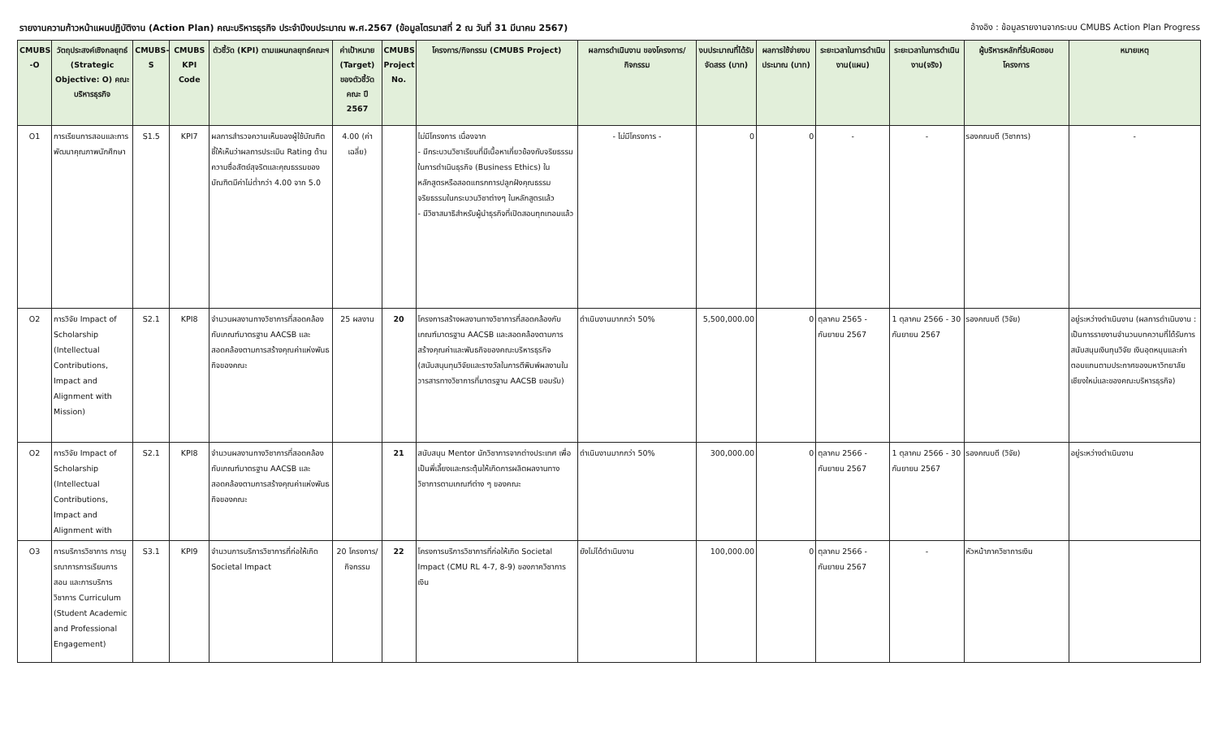รายงานความก้าวหน้าแผนปฏิบัติงาน (Action Plan) คณะบริหารธุรกิจ ประจำปีงบประมาณ พ.ศ.2567 (ข้อมูลไตรมาสที่ 2 ณ วันที่ 31 มีนาคม 2567) อ้างอิง : ข้อมูลรายงานจากระบบ CMUBS Action Plan Progress
| CMUBS -O | วัตถุประสงค์เชิงกลยุทธ์ (Strategic Objective: O) คณะบริหารธุรกิจ | CMUBS-S | CMUBS KPI Code | ตัวชี้วัด (KPI) ตามแผนกลยุทธ์คณะฯ | ค่าเป้าหมาย (Target) ของตัวชี้วัด คณะ ปี 2567 | CMUBS Project No. | โครงการ/กิจกรรม (CMUBS Project) | ผลการดำเนินงาน ของโครงการ/กิจกรรม | งบประมาณที่ได้รับจัดสรร (บาท) | ผลการใช้จ่ายงบประมาณ (บาท) | ระยะเวลาในการดำเนินงาน(แผน) | ระยะเวลาในการดำเนินงาน(จริง) | ผู้บริหารหลักที่รับผิดชอบโครงการ | หมายเหตุ |
| --- | --- | --- | --- | --- | --- | --- | --- | --- | --- | --- | --- | --- | --- | --- |
| O1 | การเรียนการสอนและการพัฒนาคุณภาพนักศึกษา | S1.5 | KPI7 | ผลการสำรวจความเห็นของผู้ใช้บัณฑิต ชี้ให้เห็นว่าผลการประเมิน Rating ด้านความซื่อสัตย์สุจริตและคุณธรรมของบัณฑิตมีค่าไม่ต่ำกว่า 4.00 จาก 5.0 | 4.00 (ค่าเฉลี่ย) | | ไม่มีโครงการ เนื่องจาก - มีกระบวนวิชาเรียนที่มีเนื้อหาเกี่ยวข้องกับจริยธรรมในการดำเนินธุรกิจ (Business Ethics) ในหลักสูตรหรือสอดแทรกการปลูกฝังคุณธรรมจริยธรรมในกระบวนวิชาต่างๆ ในหลักสูตรแล้ว - มีวิชาสมาธิสำหรับผู้นำธุรกิจที่เปิดสอนทุกเทอมแล้ว | - ไม่มีโครงการ - | 0 | 0 | - | - | รองคณบดี (วิชาการ) | - |
| O2 | การวิจัย Impact of Scholarship (Intellectual Contributions, Impact and Alignment with Mission) | S2.1 | KPI8 | จำนวนผลงานทางวิชาการที่สอดคล้องกับเกณฑ์มาตรฐาน AACSB และสอดคล้องตามการสร้างคุณค่าแห่งพันธกิจของคณะ | 25 ผลงาน | 20 | โครงการสร้างผลงานทางวิชาการที่สอดคล้องกับเกณฑ์มาตรฐาน AACSB และสอดคล้องตามการสร้างคุณค่าและพันธกิจของคณะบริหารธุรกิจ (สนับสนุนทุนวิจัยและรางวัลในการตีพิมพ์ผลงานในวารสารทางวิชาการที่มาตรฐาน AACSB ยอมรับ) | ดำเนินงานมากกว่า 50% | 5,500,000.00 | 0 | ตุลาคม 2565 - กันยายน 2567 | 1 ตุลาคม 2566 - 30 กันยายน 2567 | รองคณบดี (วิจัย) | อยู่ระหว่างดำเนินงาน (ผลการดำเนินงาน : เป็นการรายงานจำนวนบทความที่ได้รับการสนับสนุนเงินทุนวิจัย เงินอุดหนุนและค่าตอบแทนตามประกาศของมหาวิทยาลัยเชียงใหม่และของคณะบริหารธุรกิจ) |
| O2 | การวิจัย Impact of Scholarship (Intellectual Contributions, Impact and Alignment with | S2.1 | KPI8 | จำนวนผลงานทางวิชาการที่สอดคล้องกับเกณฑ์มาตรฐาน AACSB และสอดคล้องตามการสร้างคุณค่าแห่งพันธกิจของคณะ | | 21 | สนับสนุน Mentor นักวิชาการจากต่างประเทศ เพื่อเป็นพี่เลี้ยงและกระตุ้นให้เกิดการผลิตผลงานทางวิชาการตามเกณฑ์ต่าง ๆ ของคณะ | ดำเนินงานมากกว่า 50% | 300,000.00 | 0 | ตุลาคม 2566 - กันยายน 2567 | 1 ตุลาคม 2566 - 30 กันยายน 2567 | รองคณบดี (วิจัย) | อยู่ระหว่างดำเนินงาน |
| O3 | การบริการวิชาการ การบูรณาการการเรียนการสอน และการบริการวิชาการ Curriculum (Student Academic and Professional Engagement) | S3.1 | KPI9 | จำนวนการบริการวิชาการที่ก่อให้เกิด Societal Impact | 20 โครงการ/กิจกรรม | 22 | โครงการบริการวิชาการที่ก่อให้เกิด Societal Impact (CMU RL 4-7, 8-9) ของภาควิชาการเงิน | ยังไม่ได้ดำเนินงาน | 100,000.00 | 0 | ตุลาคม 2566 - กันยายน 2567 | - | หัวหน้าภาควิชาการเงิน | |